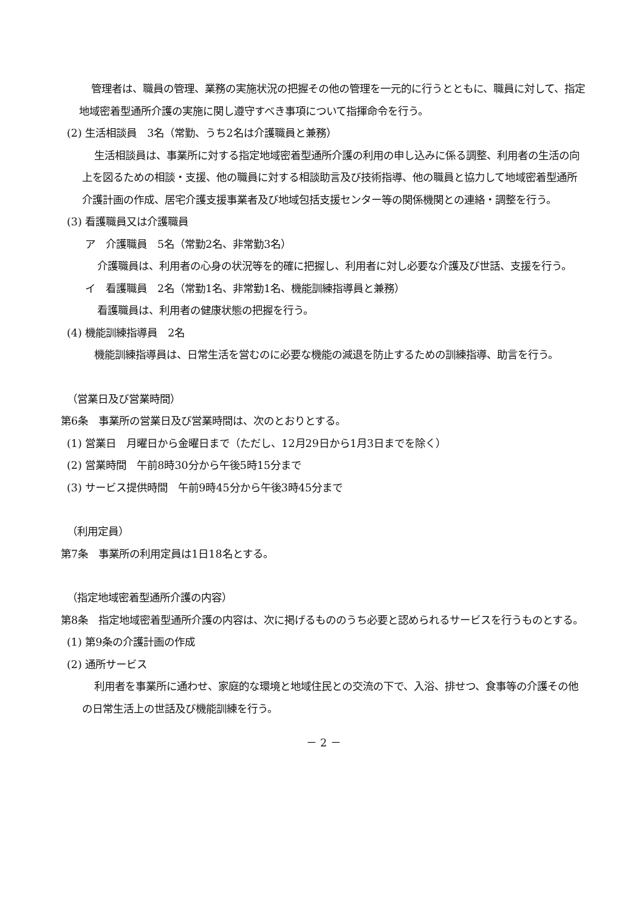管理者は、職員の管理、業務の実施状況の把握その他の管理を一元的に行うとともに、職員に対して、指定地域密着型通所介護の実施に関し遵守すべき事項について指揮命令を行う。
(2) 生活相談員　3名（常勤、うち2名は介護職員と兼務）
生活相談員は、事業所に対する指定地域密着型通所介護の利用の申し込みに係る調整、利用者の生活の向上を図るための相談・支援、他の職員に対する相談助言及び技術指導、他の職員と協力して地域密着型通所介護計画の作成、居宅介護支援事業者及び地域包括支援センター等の関係機関との連絡・調整を行う。
(3) 看護職員又は介護職員
ア　介護職員　5名（常勤2名、非常勤3名）
介護職員は、利用者の心身の状況等を的確に把握し、利用者に対し必要な介護及び世話、支援を行う。
イ　看護職員　2名（常勤1名、非常勤1名、機能訓練指導員と兼務）
看護職員は、利用者の健康状態の把握を行う。
(4) 機能訓練指導員　2名
機能訓練指導員は、日常生活を営むのに必要な機能の減退を防止するための訓練指導、助言を行う。
（営業日及び営業時間）
第6条　事業所の営業日及び営業時間は、次のとおりとする。
(1) 営業日　月曜日から金曜日まで（ただし、12月29日から1月3日までを除く）
(2) 営業時間　午前8時30分から午後5時15分まで
(3) サービス提供時間　午前9時45分から午後3時45分まで
（利用定員）
第7条　事業所の利用定員は1日18名とする。
（指定地域密着型通所介護の内容）
第8条　指定地域密着型通所介護の内容は、次に掲げるもののうち必要と認められるサービスを行うものとする。
(1) 第9条の介護計画の作成
(2) 通所サービス
利用者を事業所に通わせ、家庭的な環境と地域住民との交流の下で、入浴、排せつ、食事等の介護その他の日常生活上の世話及び機能訓練を行う。
－ 2 －